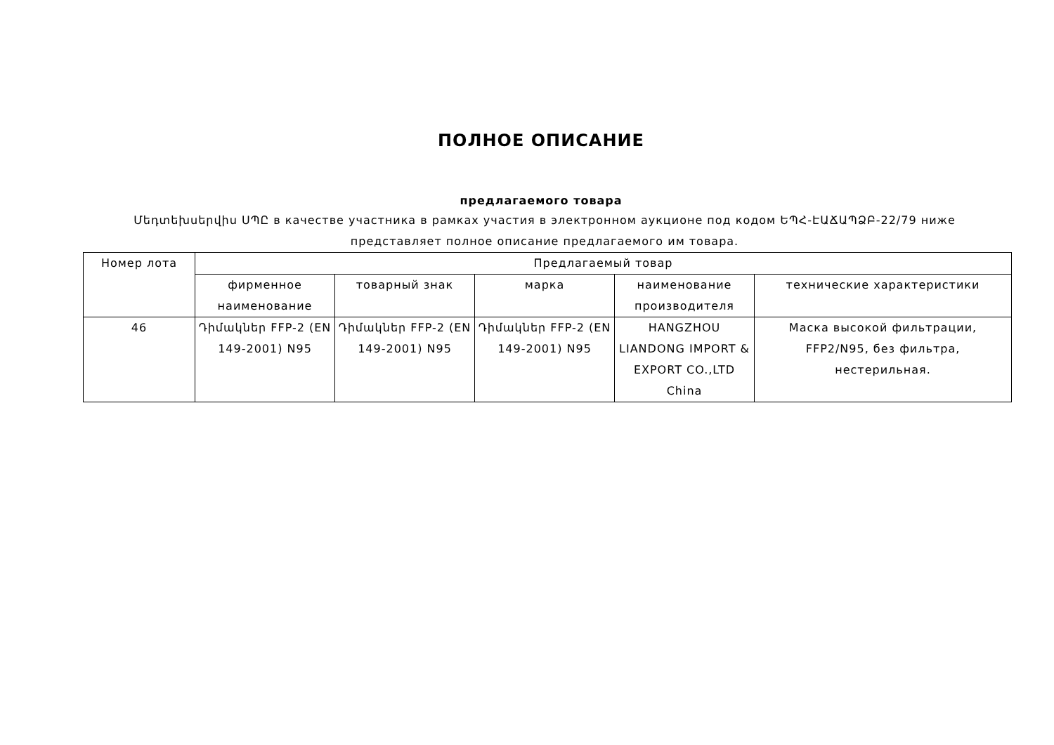ПОЛНОЕ ОПИСАНИЕ
предлагаемого товара
Մեդտեխսերվիս ՍՊԸ в качестве участника в рамках участия в электронном аукционе под кодом ԵՊՀ-ԷԱՃԱՊՁԲ-22/79 ниже представляет полное описание предлагаемого им товара.
| Номер лота | Предлагаемый товар | | | | |
| --- | --- | --- | --- | --- | --- |
| | фирменное наименование | товарный знак | марка | наименование производителя | технические характеристики |
| 46 | Դիմակներ FFP-2 (EN 149-2001) N95 | Դիմակներ FFP-2 (EN 149-2001) N95 | Դիմակներ FFP-2 (EN 149-2001) N95 | HANGZHOU LIANDONG IMPORT & EXPORT CO.,LTD China | Маска высокой фильтрации, FFP2/N95, без фильтра, нестерильная. |